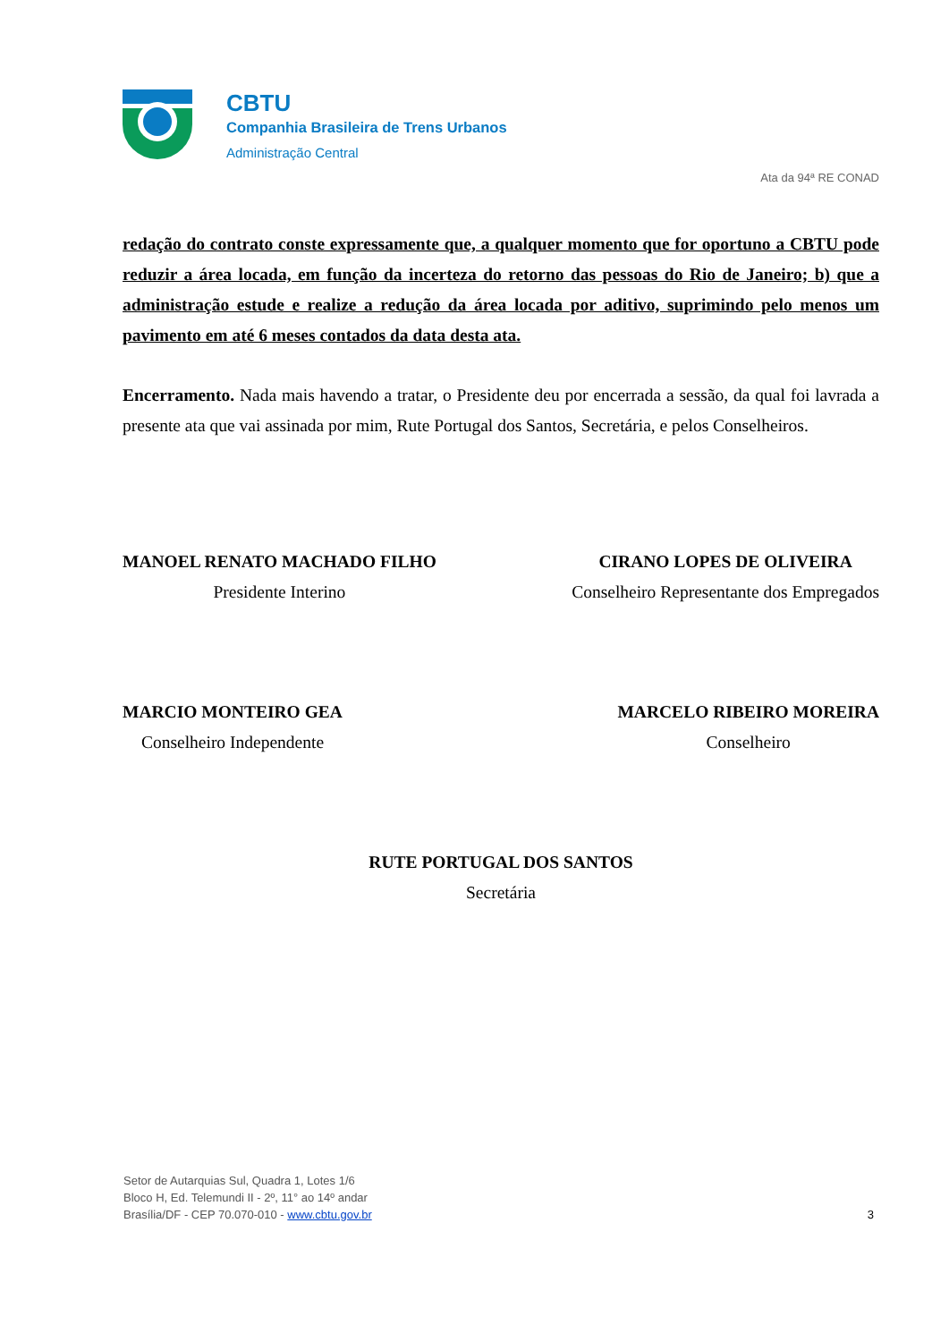CBTU
Companhia Brasileira de Trens Urbanos
Administração Central
Ata da 94ª RE CONAD
redação do contrato conste expressamente que, a qualquer momento que for oportuno a CBTU pode reduzir a área locada, em função da incerteza do retorno das pessoas do Rio de Janeiro; b) que a administração estude e realize a redução da área locada por aditivo, suprimindo pelo menos um pavimento em até 6 meses contados da data desta ata.
Encerramento. Nada mais havendo a tratar, o Presidente deu por encerrada a sessão, da qual foi lavrada a presente ata que vai assinada por mim, Rute Portugal dos Santos, Secretária, e pelos Conselheiros.
MANOEL RENATO MACHADO FILHO
Presidente Interino
CIRANO LOPES DE OLIVEIRA
Conselheiro Representante dos Empregados
MARCIO MONTEIRO GEA
Conselheiro Independente
MARCELO RIBEIRO MOREIRA
Conselheiro
RUTE PORTUGAL DOS SANTOS
Secretária
Setor de Autarquias Sul, Quadra 1, Lotes 1/6
Bloco H, Ed. Telemundi II - 2º, 11° ao 14º andar
Brasília/DF - CEP 70.070-010 - www.cbtu.gov.br
3